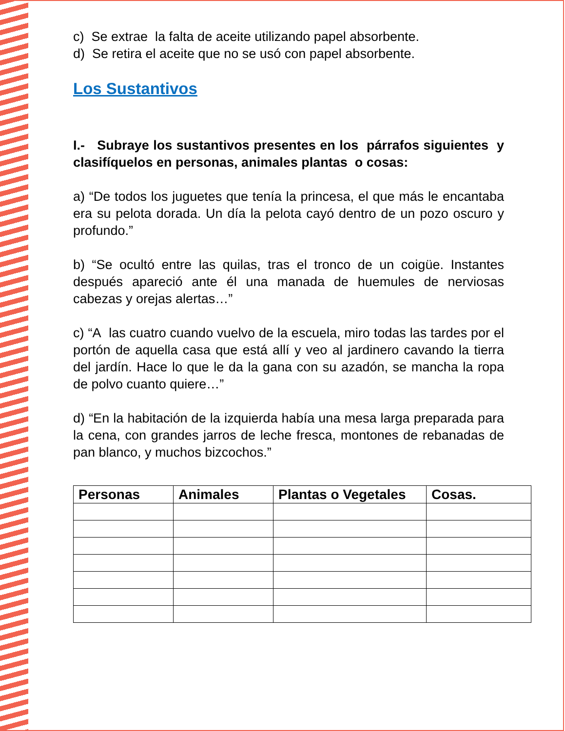c) Se extrae la falta de aceite utilizando papel absorbente.
d) Se retira el aceite que no se usó con papel absorbente.
Los Sustantivos
I.- Subraye los sustantivos presentes en los párrafos siguientes y clasifíquelos en personas, animales plantas o cosas:
a) “De todos los juguetes que tenía la princesa, el que más le encantaba era su pelota dorada. Un día la pelota cayó dentro de un pozo oscuro y profundo.”
b) “Se ocultó entre las quilas, tras el tronco de un coigüe. Instantes después apareció ante él una manada de huemules de nerviosas cabezas y orejas alertas…”
c) “A las cuatro cuando vuelvo de la escuela, miro todas las tardes por el portón de aquella casa que está allí y veo al jardinero cavando la tierra del jardín. Hace lo que le da la gana con su azadón, se mancha la ropa de polvo cuanto quiere…”
d) “En la habitación de la izquierda había una mesa larga preparada para la cena, con grandes jarros de leche fresca, montones de rebanadas de pan blanco, y muchos bizcochos.”
| Personas | Animales | Plantas o Vegetales | Cosas. |
| --- | --- | --- | --- |